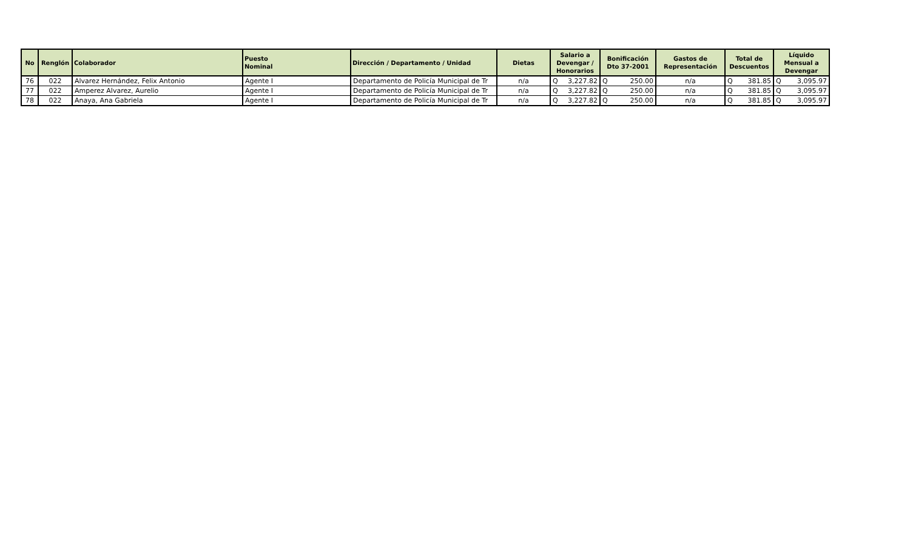| No | Renglón | Colaborador | Puesto Nominal | Dirección / Departamento / Unidad | Dietas | Salario a Devengar / Honorarios | Bonificación Dto 37-2001 | Gastos de Representación | Total de Descuentos | Líquido Mensual a Devengar |
| --- | --- | --- | --- | --- | --- | --- | --- | --- | --- | --- |
| 76 | 022 | Alvarez Hernández, Felix Antonio | Agente I | Departamento de Policía Municipal de Tr | n/a | Q 3,227.82 | Q 250.00 | n/a | Q 381.85 | Q 3,095.97 |
| 77 | 022 | Amperez Alvarez, Aurelio | Agente I | Departamento de Policía Municipal de Tr | n/a | Q 3,227.82 | Q 250.00 | n/a | Q 381.85 | Q 3,095.97 |
| 78 | 022 | Anaya, Ana Gabriela | Agente I | Departamento de Policía Municipal de Tr | n/a | Q 3,227.82 | Q 250.00 | n/a | Q 381.85 | Q 3,095.97 |